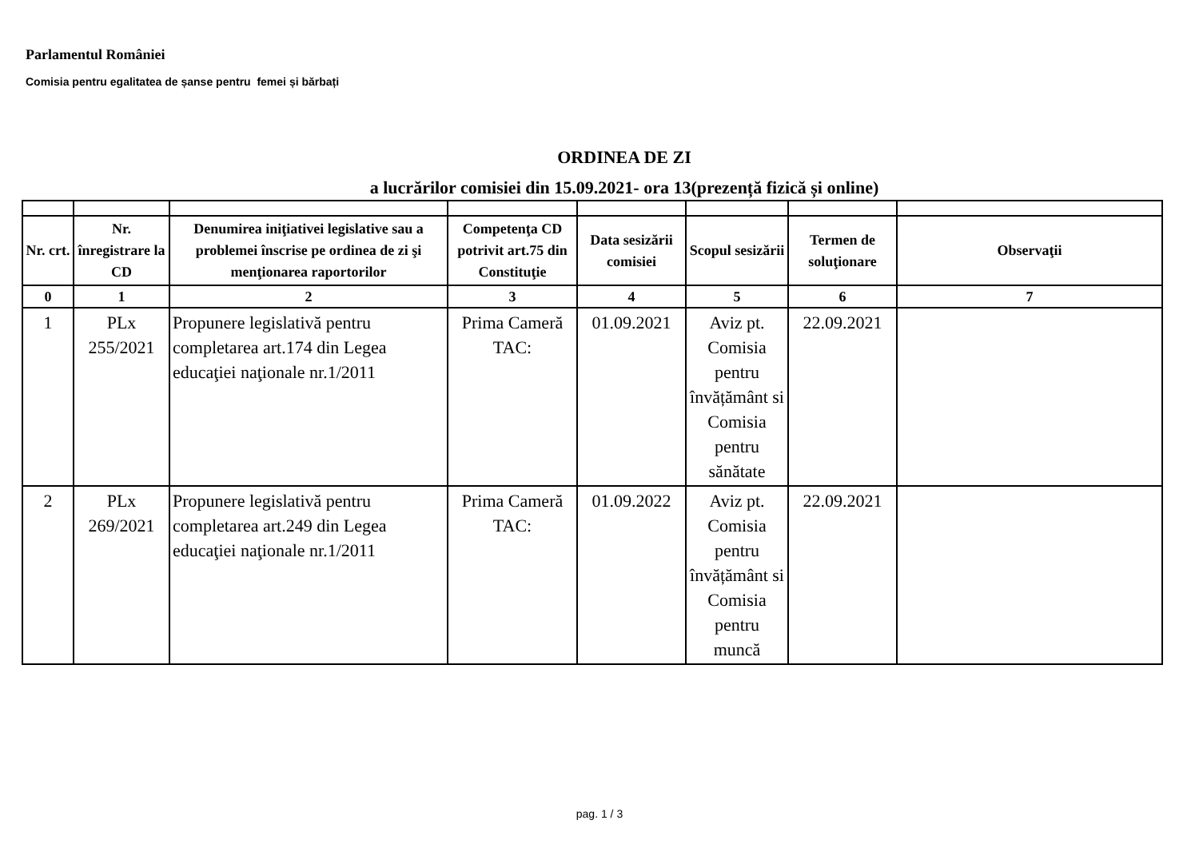Parlamentul României
Comisia pentru egalitatea de șanse pentru femei și bărbați
ORDINEA DE ZI
a lucrărilor comisiei din 15.09.2021- ora 13(prezență fizică și online)
| Nr. crt. | Nr. înregistrare la CD | Denumirea iniţiativei legislative sau a problemei înscrise pe ordinea de zi şi menţionarea raportorilor | Competenţa CD potrivit art.75 din Constituţie | Data sesizării comisiei | Scopul sesizării | Termen de soluţionare | Observaţii |
| --- | --- | --- | --- | --- | --- | --- | --- |
| 0 | 1 | 2 | 3 | 4 | 5 | 6 | 7 |
| 1 | PLx 255/2021 | Propunere legislativă pentru completarea art.174 din Legea educaţiei naţionale nr.1/2011 | Prima Cameră TAC: | 01.09.2021 | Aviz pt. Comisia pentru învățământ si Comisia pentru sănătate | 22.09.2021 | |
| 2 | PLx 269/2021 | Propunere legislativă pentru completarea art.249 din Legea educaţiei naţionale nr.1/2011 | Prima Cameră TAC: | 01.09.2022 | Aviz pt. Comisia pentru învățământ si Comisia pentru muncă | 22.09.2021 | |
pag. 1 / 3